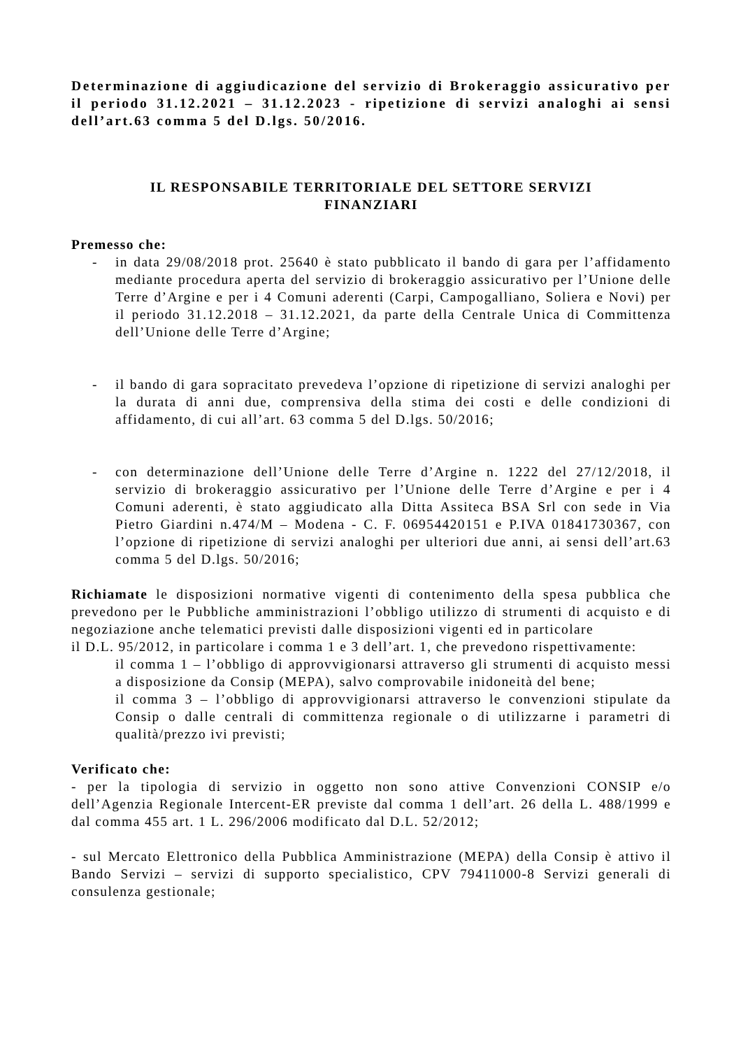Determinazione di aggiudicazione del servizio di Brokeraggio assicurativo per il periodo 31.12.2021 – 31.12.2023 - ripetizione di servizi analoghi ai sensi dell’art.63 comma 5 del D.lgs. 50/2016.
IL RESPONSABILE TERRITORIALE DEL SETTORE SERVIZI
FINANZIARI
Premesso che:
- in data 29/08/2018 prot. 25640 è stato pubblicato il bando di gara per l’affidamento mediante procedura aperta del servizio di brokeraggio assicurativo per l’Unione delle Terre d’Argine e per i 4 Comuni aderenti (Carpi, Campogalliano, Soliera e Novi) per il periodo 31.12.2018 – 31.12.2021, da parte della Centrale Unica di Committenza dell’Unione delle Terre d’Argine;
- il bando di gara sopracitato prevedeva l’opzione di ripetizione di servizi analoghi per la durata di anni due, comprensiva della stima dei costi e delle condizioni di affidamento, di cui all’art. 63 comma 5 del D.lgs. 50/2016;
- con determinazione dell’Unione delle Terre d’Argine n. 1222 del 27/12/2018, il servizio di brokeraggio assicurativo per l’Unione delle Terre d’Argine e per i 4 Comuni aderenti, è stato aggiudicato alla Ditta Assiteca BSA Srl con sede in Via Pietro Giardini n.474/M – Modena - C. F. 06954420151 e P.IVA 01841730367, con l’opzione di ripetizione di servizi analoghi per ulteriori due anni, ai sensi dell’art.63 comma 5 del D.lgs. 50/2016;
Richiamate le disposizioni normative vigenti di contenimento della spesa pubblica che prevedono per le Pubbliche amministrazioni l’obbligo utilizzo di strumenti di acquisto e di negoziazione anche telematici previsti dalle disposizioni vigenti ed in particolare
il D.L. 95/2012, in particolare i comma 1 e 3 dell’art. 1, che prevedono rispettivamente:
il comma 1 – l’obbligo di approvvigionarsi attraverso gli strumenti di acquisto messi a disposizione da Consip (MEPA), salvo comprovabile inidoneità del bene;
il comma 3 – l’obbligo di approvvigionarsi attraverso le convenzioni stipulate da Consip o dalle centrali di committenza regionale o di utilizzarne i parametri di qualità/prezzo ivi previsti;
Verificato che:
- per la tipologia di servizio in oggetto non sono attive Convenzioni CONSIP e/o dell’Agenzia Regionale Intercent-ER previste dal comma 1 dell’art. 26 della L. 488/1999 e dal comma 455 art. 1 L. 296/2006 modificato dal D.L. 52/2012;
- sul Mercato Elettronico della Pubblica Amministrazione (MEPA) della Consip è attivo il Bando Servizi – servizi di supporto specialistico, CPV 79411000-8 Servizi generali di consulenza gestionale;